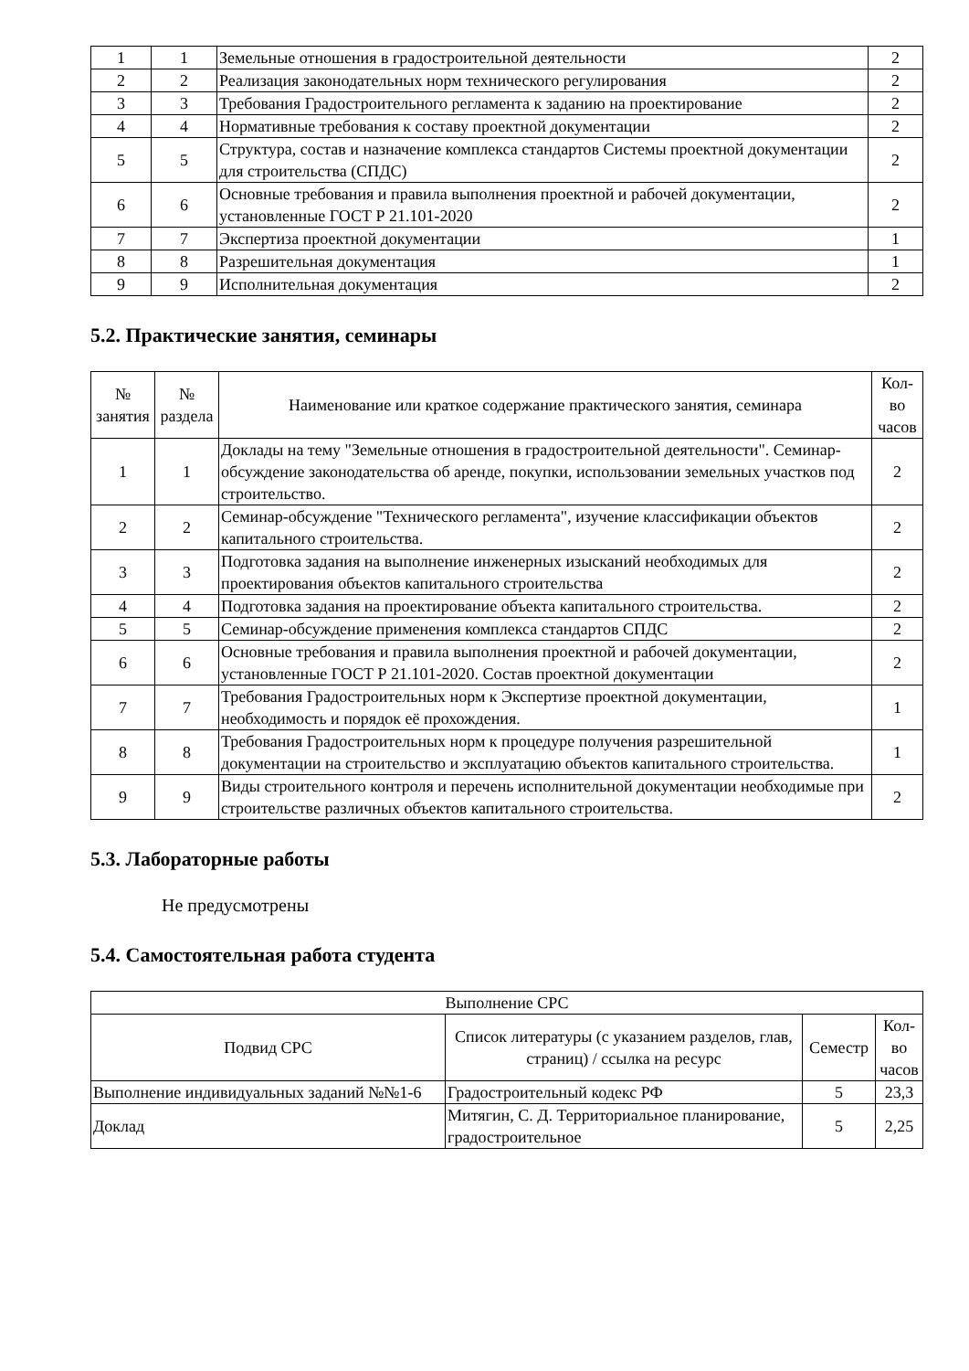| 1 | 1 | Земельные отношения в градостроительной деятельности | 2 |
| 2 | 2 | Реализация законодательных норм технического регулирования | 2 |
| 3 | 3 | Требования Градостроительного регламента к заданию на проектирование | 2 |
| 4 | 4 | Нормативные требования к составу проектной документации | 2 |
| 5 | 5 | Структура, состав и назначение комплекса стандартов Системы проектной документации для строительства (СПДС) | 2 |
| 6 | 6 | Основные требования и правила выполнения проектной и рабочей документации, установленные ГОСТ Р 21.101-2020 | 2 |
| 7 | 7 | Экспертиза проектной документации | 1 |
| 8 | 8 | Разрешительная документация | 1 |
| 9 | 9 | Исполнительная документация | 2 |
5.2. Практические занятия, семинары
| № занятия | № раздела | Наименование или краткое содержание практического занятия, семинара | Кол-во часов |
| --- | --- | --- | --- |
| 1 | 1 | Доклады на тему "Земельные отношения в градостроительной деятельности". Семинар-обсуждение законодательства об аренде, покупки, использовании земельных участков под строительство. | 2 |
| 2 | 2 | Семинар-обсуждение "Технического регламента", изучение классификации объектов капитального строительства. | 2 |
| 3 | 3 | Подготовка задания на выполнение инженерных изысканий необходимых для проектирования объектов капитального строительства | 2 |
| 4 | 4 | Подготовка задания на проектирование объекта капитального строительства. | 2 |
| 5 | 5 | Семинар-обсуждение применения комплекса стандартов СПДС | 2 |
| 6 | 6 | Основные требования и правила выполнения проектной и рабочей документации, установленные ГОСТ Р 21.101-2020. Состав проектной документации | 2 |
| 7 | 7 | Требования Градостроительных норм к Экспертизе проектной документации, необходимость и порядок её прохождения. | 1 |
| 8 | 8 | Требования Градостроительных норм к процедуре получения разрешительной документации на строительство и эксплуатацию объектов капитального строительства. | 1 |
| 9 | 9 | Виды строительного контроля и перечень исполнительной документации необходимые при строительстве различных объектов капитального строительства. | 2 |
5.3. Лабораторные работы
Не предусмотрены
5.4. Самостоятельная работа студента
| Выполнение СРС | | | |
| --- | --- | --- | --- |
| Подвид СРС | Список литературы (с указанием разделов, глав, страниц) / ссылка на ресурс | Семестр | Кол-во часов |
| Выполнение индивидуальных заданий №№1-6 | Градостроительный кодекс РФ | 5 | 23,3 |
| Доклад | Митягин, С. Д. Территориальное планирование, градостроительное | 5 | 2,25 |